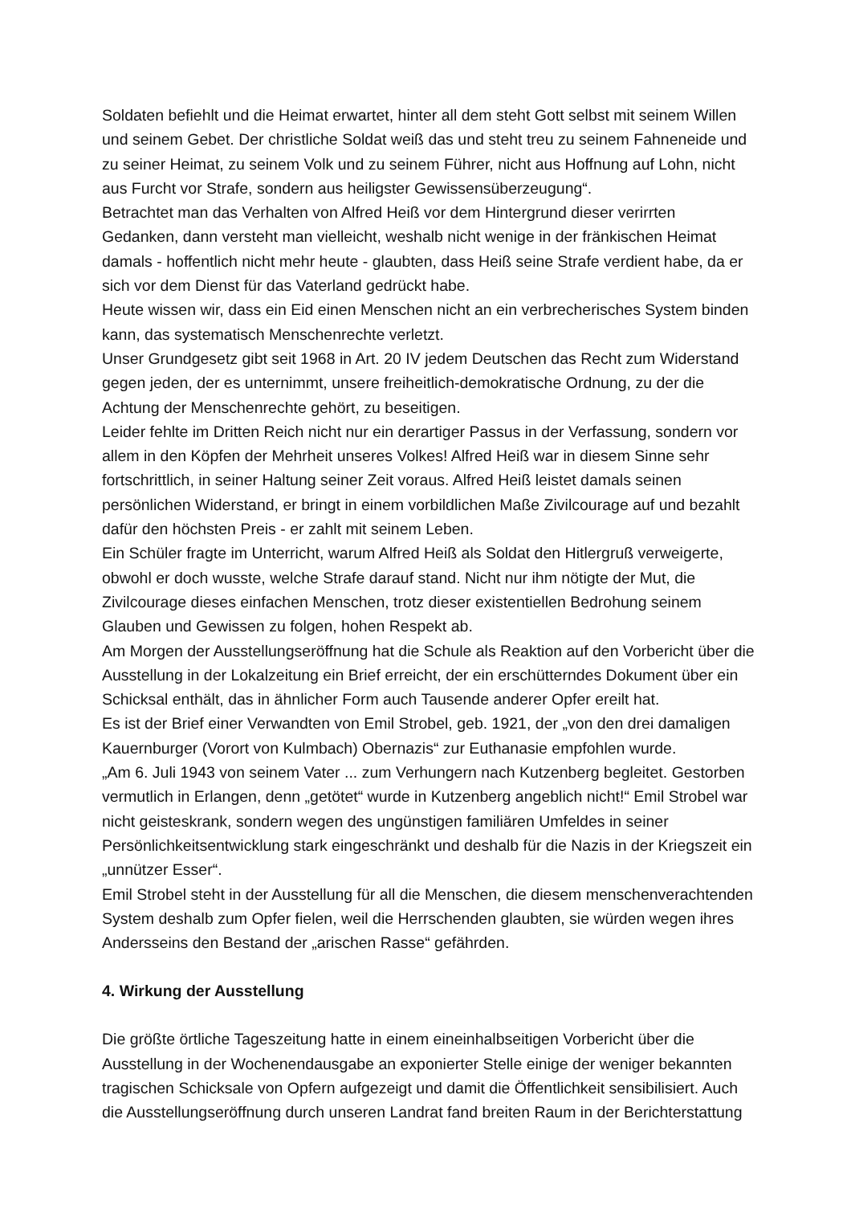Soldaten befiehlt und die Heimat erwartet, hinter all dem steht Gott selbst mit seinem Willen und seinem Gebet. Der christliche Soldat weiß das und steht treu zu seinem Fahneneide und zu seiner Heimat, zu seinem Volk und zu seinem Führer, nicht aus Hoffnung auf Lohn, nicht aus Furcht vor Strafe, sondern aus heiligster Gewissensüberzeugung“.
Betrachtet man das Verhalten von Alfred Heiß vor dem Hintergrund dieser verirrten Gedanken, dann versteht man vielleicht, weshalb nicht wenige in der fränkischen Heimat damals - hoffentlich nicht mehr heute - glaubten, dass Heiß seine Strafe verdient habe, da er sich vor dem Dienst für das Vaterland gedrückt habe.
Heute wissen wir, dass ein Eid einen Menschen nicht an ein verbrecherisches System binden kann, das systematisch Menschenrechte verletzt.
Unser Grundgesetz gibt seit 1968 in Art. 20 IV jedem Deutschen das Recht zum Widerstand gegen jeden, der es unternimmt, unsere freiheitlich-demokratische Ordnung, zu der die Achtung der Menschenrechte gehört, zu beseitigen.
Leider fehlte im Dritten Reich nicht nur ein derartiger Passus in der Verfassung, sondern vor allem in den Köpfen der Mehrheit unseres Volkes! Alfred Heiß war in diesem Sinne sehr fortschrittlich, in seiner Haltung seiner Zeit voraus. Alfred Heiß leistet damals seinen persönlichen Widerstand, er bringt in einem vorbildlichen Maße Zivilcourage auf und bezahlt dafür den höchsten Preis - er zahlt mit seinem Leben.
Ein Schüler fragte im Unterricht, warum Alfred Heiß als Soldat den Hitlergruß verweigerte, obwohl er doch wusste, welche Strafe darauf stand. Nicht nur ihm nötigte der Mut, die Zivilcourage dieses einfachen Menschen, trotz dieser existentiellen Bedrohung seinem Glauben und Gewissen zu folgen, hohen Respekt ab.
Am Morgen der Ausstellungseröffnung hat die Schule als Reaktion auf den Vorbericht über die Ausstellung in der Lokalzeitung ein Brief erreicht, der ein erschütterndes Dokument über ein Schicksal enthält, das in ähnlicher Form auch Tausende anderer Opfer ereilt hat.
Es ist der Brief einer Verwandten von Emil Strobel, geb. 1921, der „von den drei damaligen Kauernburger (Vorort von Kulmbach) Obernazis“ zur Euthanasie empfohlen wurde.
„Am 6. Juli 1943 von seinem Vater ... zum Verhungern nach Kutzenberg begleitet. Gestorben vermutlich in Erlangen, denn „getötet“ wurde in Kutzenberg angeblich nicht!“ Emil Strobel war nicht geisteskrank, sondern wegen des ungünstigen familiären Umfeldes in seiner Persönlichkeitsentwicklung stark eingeschränkt und deshalb für die Nazis in der Kriegszeit ein „unnützer Esser“.
Emil Strobel steht in der Ausstellung für all die Menschen, die diesem menschenverachtenden System deshalb zum Opfer fielen, weil die Herrschenden glaubten, sie würden wegen ihres Andersseins den Bestand der „arischen Rasse“ gefährden.
4. Wirkung der Ausstellung
Die größte örtliche Tageszeitung hatte in einem eineinhalbseitigen Vorbericht über die Ausstellung in der Wochenendausgabe an exponierter Stelle einige der weniger bekannten tragischen Schicksale von Opfern aufgezeigt und damit die Öffentlichkeit sensibilisiert. Auch die Ausstellungseröffnung durch unseren Landrat fand breiten Raum in der Berichterstattung